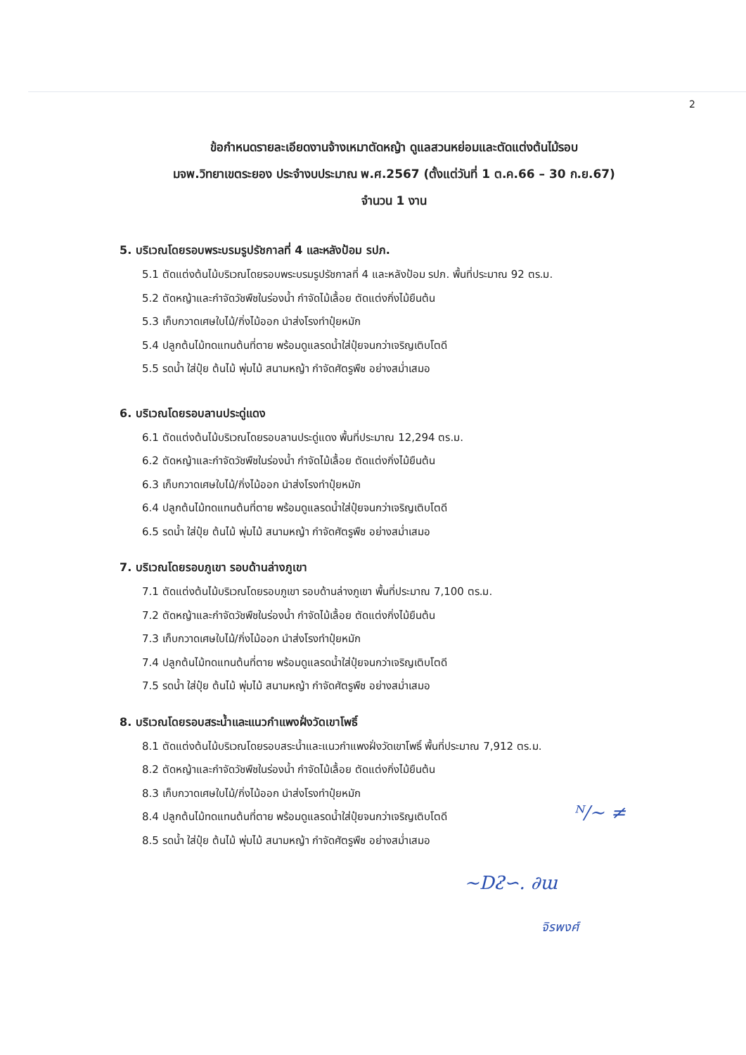2
ข้อกำหนดรายละเอียดงานจ้างเหมาตัดหญ้า ดูแลสวนหย่อมและตัดแต่งต้นไม้รอบ
มจพ.วิทยาเขตระยอง ประจำงบประมาณ พ.ศ.2567 (ตั้งแต่วันที่ 1 ต.ค.66 – 30 ก.ย.67)
จำนวน 1 งาน
5. บริเวณโดยรอบพระบรมรูปรัชกาลที่ 4 และหลังป้อม รปภ.
5.1 ตัดแต่งต้นไม้บริเวณโดยรอบพระบรมรูปรัชกาลที่ 4 และหลังป้อม รปภ. พื้นที่ประมาณ 92 ตร.ม.
5.2 ตัดหญ้าและกำจัดวัชพืชในร่องน้ำ กำจัดไม้เลื้อย ตัดแต่งกิ่งไม้ยืนต้น
5.3 เก็บกวาดเศษใบไม้/กิ่งไม้ออก นำส่งโรงทำปุ๋ยหมัก
5.4 ปลูกต้นไม้ทดแทนต้นที่ตาย พร้อมดูแลรดน้ำใส่ปุ๋ยจนกว่าเจริญเติบโตดี
5.5 รดน้ำ ใส่ปุ๋ย ต้นไม้ พุ่มไม้ สนามหญ้า กำจัดศัตรูพืช อย่างสม่ำเสมอ
6. บริเวณโดยรอบลานประดู่แดง
6.1 ตัดแต่งต้นไม้บริเวณโดยรอบลานประดู่แดง พื้นที่ประมาณ 12,294 ตร.ม.
6.2 ตัดหญ้าและกำจัดวัชพืชในร่องน้ำ กำจัดไม้เลื้อย ตัดแต่งกิ่งไม้ยืนต้น
6.3 เก็บกวาดเศษใบไม้/กิ่งไม้ออก นำส่งโรงทำปุ๋ยหมัก
6.4 ปลูกต้นไม้ทดแทนต้นที่ตาย พร้อมดูแลรดน้ำใส่ปุ๋ยจนกว่าเจริญเติบโตดี
6.5 รดน้ำ ใส่ปุ๋ย ต้นไม้ พุ่มไม้ สนามหญ้า กำจัดศัตรูพืช อย่างสม่ำเสมอ
7. บริเวณโดยรอบภูเขา รอบด้านล่างภูเขา
7.1 ตัดแต่งต้นไม้บริเวณโดยรอบภูเขา รอบด้านล่างภูเขา พื้นที่ประมาณ 7,100 ตร.ม.
7.2 ตัดหญ้าและกำจัดวัชพืชในร่องน้ำ กำจัดไม้เลื้อย ตัดแต่งกิ่งไม้ยืนต้น
7.3 เก็บกวาดเศษใบไม้/กิ่งไม้ออก นำส่งโรงทำปุ๋ยหมัก
7.4 ปลูกต้นไม้ทดแทนต้นที่ตาย พร้อมดูแลรดน้ำใส่ปุ๋ยจนกว่าเจริญเติบโตดี
7.5 รดน้ำ ใส่ปุ๋ย ต้นไม้ พุ่มไม้ สนามหญ้า กำจัดศัตรูพืช อย่างสม่ำเสมอ
8. บริเวณโดยรอบสระน้ำและแนวกำแพงฝั่งวัดเขาโพธิ์
8.1 ตัดแต่งต้นไม้บริเวณโดยรอบสระน้ำและแนวกำแพงฝั่งวัดเขาโพธิ์ พื้นที่ประมาณ 7,912 ตร.ม.
8.2 ตัดหญ้าและกำจัดวัชพืชในร่องน้ำ กำจัดไม้เลื้อย ตัดแต่งกิ่งไม้ยืนต้น
8.3 เก็บกวาดเศษใบไม้/กิ่งไม้ออก นำส่งโรงทำปุ๋ยหมัก
8.4 ปลูกต้นไม้ทดแทนต้นที่ตาย พร้อมดูแลรดน้ำใส่ปุ๋ยจนกว่าเจริญเติบโตดี
8.5 รดน้ำ ใส่ปุ๋ย ต้นไม้ พุ่มไม้ สนามหญ้า กำจัดศัตรูพืช อย่างสม่ำเสมอ
ᴺ∕~ ≠
~Dᴤ∽. ∂ɯ
จิรพงศ์